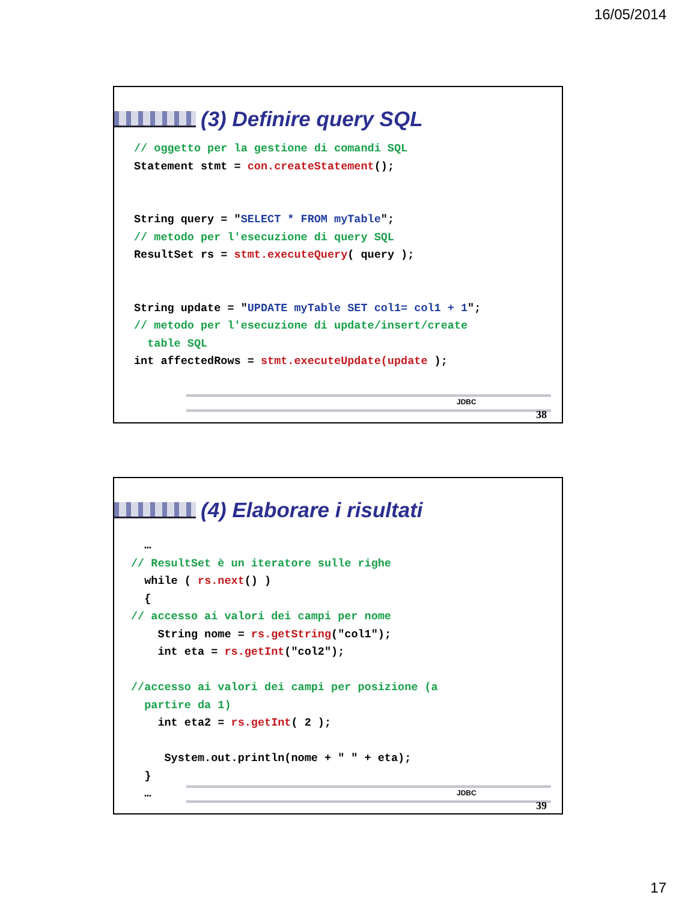16/05/2014
(3) Definire query SQL
// oggetto per la gestione di comandi SQL Statement stmt = con.createStatement(); String query = "SELECT * FROM myTable"; // metodo per l'esecuzione di query SQL ResultSet rs = stmt.executeQuery( query ); String update = "UPDATE myTable SET col1= col1 + 1"; // metodo per l'esecuzione di update/insert/create table SQL int affectedRows = stmt.executeUpdate(update );
JDBC
38
(4) Elaborare i risultati
… // ResultSet è un iteratore sulle righe while ( rs.next() ) { // accesso ai valori dei campi per nome String nome = rs.getString("col1"); int eta = rs.getInt("col2"); //accesso ai valori dei campi per posizione (a partire da 1) int eta2 = rs.getInt( 2 ); System.out.println(nome + " " + eta); } …
JDBC
39
17